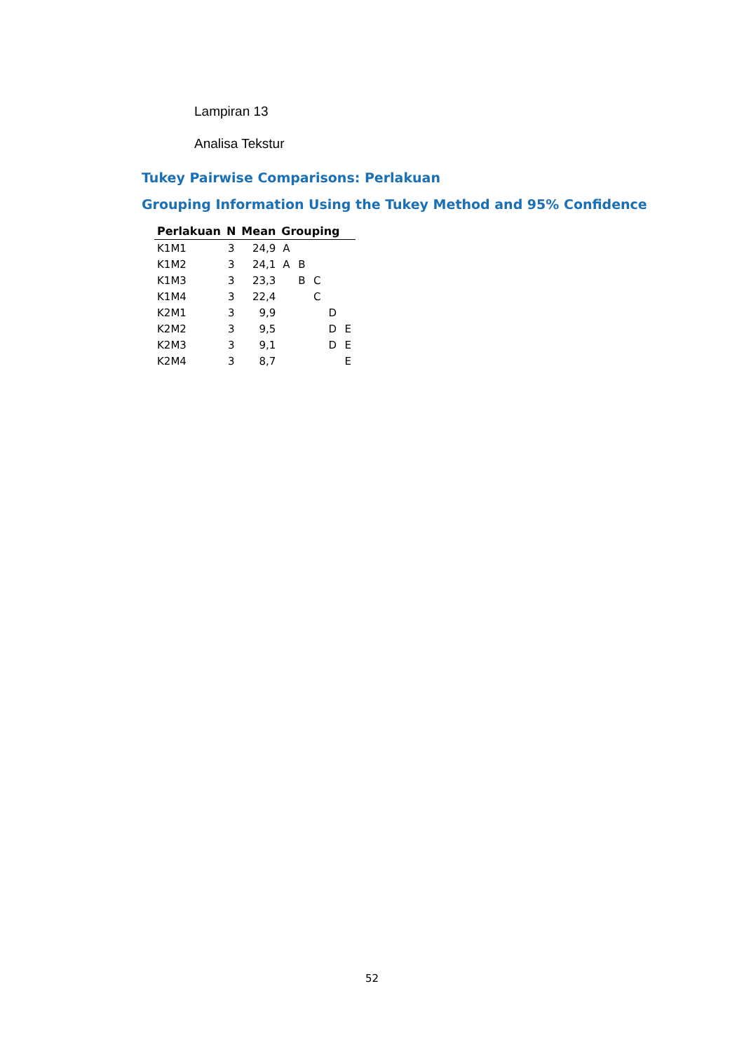Lampiran 13
Analisa Tekstur
Tukey Pairwise Comparisons: Perlakuan
Grouping Information Using the Tukey Method and 95% Confidence
| Perlakuan | N | Mean | Grouping | | | | |
| --- | --- | --- | --- | --- | --- | --- | --- |
| K1M1 | 3 | 24,9 | A | | | | |
| K1M2 | 3 | 24,1 | A | B | | | |
| K1M3 | 3 | 23,3 | | B | C | | |
| K1M4 | 3 | 22,4 | | | C | | |
| K2M1 | 3 | 9,9 | | | | D | |
| K2M2 | 3 | 9,5 | | | | D | E |
| K2M3 | 3 | 9,1 | | | | D | E |
| K2M4 | 3 | 8,7 | | | | | E |
52